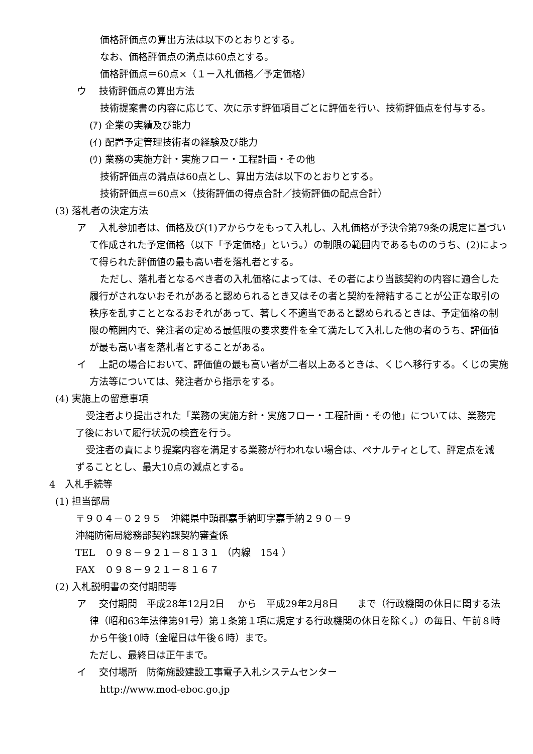価格評価点の算出方法は以下のとおりとする。
なお、価格評価点の満点は60点とする。
価格評価点＝60点×（１－入札価格／予定価格）
ウ　 技術評価点の算出方法
技術提案書の内容に応じて、次に示す評価項目ごとに評価を行い、技術評価点を付与する。
(ｱ) 企業の実績及び能力
(ｲ) 配置予定管理技術者の経験及び能力
(ｳ) 業務の実施方針・実施フロー・工程計画・その他
技術評価点の満点は60点とし、算出方法は以下のとおりとする。
技術評価点＝60点×（技術評価の得点合計／技術評価の配点合計）
(3) 落札者の決定方法
ア　 入札参加者は、価格及び(1)アからウをもって入札し、入札価格が予決令第79条の規定に基づいて作成された予定価格（以下「予定価格」という。）の制限の範囲内であるもののうち、(2)によって得られた評価値の最も高い者を落札者とする。
ただし、落札者となるべき者の入札価格によっては、その者により当該契約の内容に適合した履行がされないおそれがあると認められるとき又はその者と契約を締結することが公正な取引の秩序を乱すこととなるおそれがあって、著しく不適当であると認められるときは、予定価格の制限の範囲内で、発注者の定める最低限の要求要件を全て満たして入札した他の者のうち、評価値が最も高い者を落札者とすることがある。
イ　 上記の場合において、評価値の最も高い者が二者以上あるときは、くじへ移行する。くじの実施方法等については、発注者から指示をする。
(4) 実施上の留意事項
受注者より提出された「業務の実施方針・実施フロー・工程計画・その他」については、業務完了後において履行状況の検査を行う。
受注者の責により提案内容を満足する業務が行われない場合は、ペナルティとして、評定点を減ずることとし、最大10点の減点とする。
4　入札手続等
(1) 担当部局
〒９０４－０２９５　沖縄県中頭郡嘉手納町字嘉手納２９０－９
沖縄防衛局総務部契約課契約審査係
TEL　０９８－９２１－８１３１ （内線　154 ）
FAX　０９８－９２１－８１６７
(2) 入札説明書の交付期間等
ア　 交付期間　平成28年12月2日　 から　平成29年2月8日　　まで（行政機関の休日に関する法律（昭和63年法律第91号）第１条第１項に規定する行政機関の休日を除く。）の毎日、午前８時から午後10時（金曜日は午後６時）まで。
ただし、最終日は正午まで。
イ　 交付場所　防衛施設建設工事電子入札システムセンター
http://www.mod-eboc.go.jp